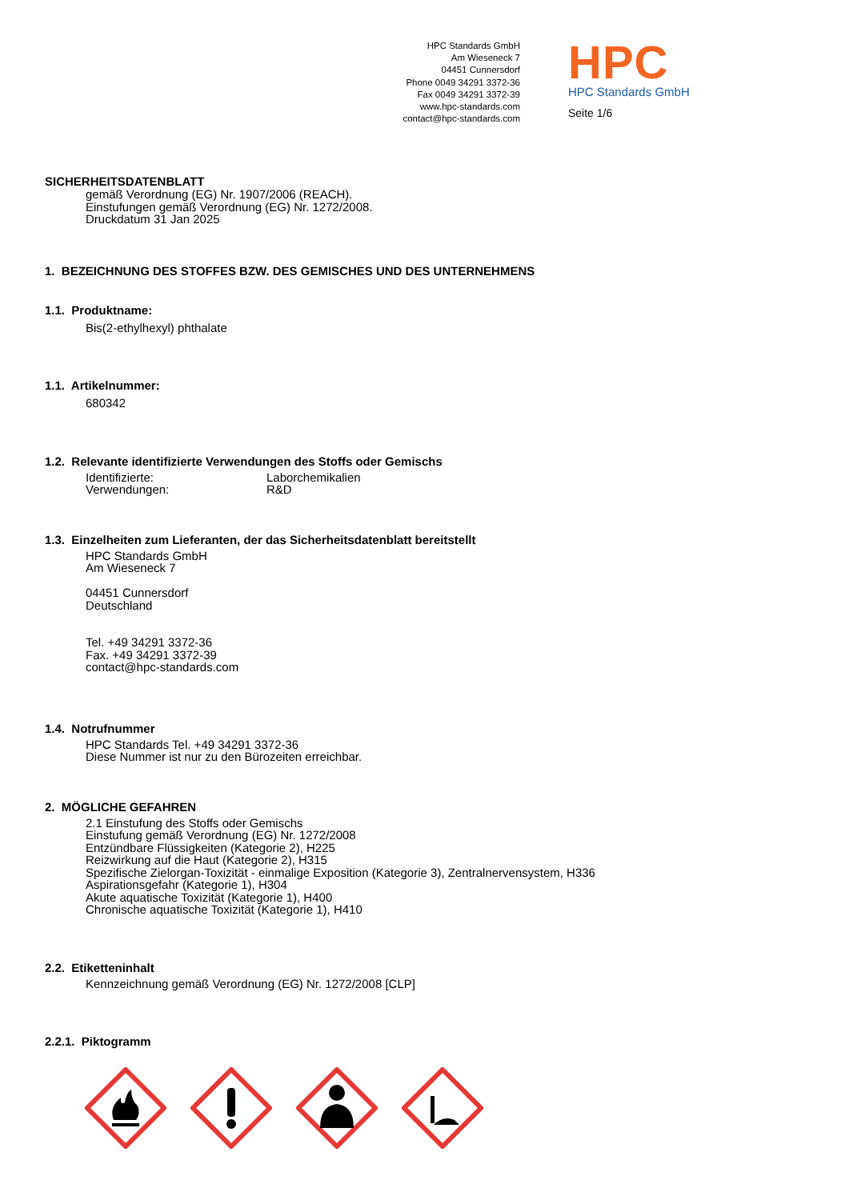HPC Standards GmbH
Am Wieseneck 7
04451 Cunnersdorf
Phone 0049 34291 3372-36
Fax 0049 34291 3372-39
www.hpc-standards.com
contact@hpc-standards.com
HPC
HPC Standards GmbH
Seite 1/6
SICHERHEITSDATENBLATT
gemäß Verordnung (EG) Nr. 1907/2006 (REACH).
Einstufungen gemäß Verordnung (EG) Nr. 1272/2008.
Druckdatum 31 Jan 2025
1. BEZEICHNUNG DES STOFFES BZW. DES GEMISCHES UND DES UNTERNEHMENS
1.1. Produktname:
Bis(2-ethylhexyl) phthalate
1.1. Artikelnummer:
680342
1.2. Relevante identifizierte Verwendungen des Stoffs oder Gemischs
Identifizierte:
Verwendungen:
Laborchemikalien
R&D
1.3. Einzelheiten zum Lieferanten, der das Sicherheitsdatenblatt bereitstellt
HPC Standards GmbH
Am Wieseneck 7
04451 Cunnersdorf
Deutschland
Tel. +49 34291 3372-36
Fax. +49 34291 3372-39
contact@hpc-standards.com
1.4. Notrufnummer
HPC Standards Tel. +49 34291 3372-36
Diese Nummer ist nur zu den Bürozeiten erreichbar.
2. MÖGLICHE GEFAHREN
2.1 Einstufung des Stoffs oder Gemischs
Einstufung gemäß Verordnung (EG) Nr. 1272/2008
Entzündbare Flüssigkeiten (Kategorie 2), H225
Reizwirkung auf die Haut (Kategorie 2), H315
Spezifische Zielorgan-Toxizität - einmalige Exposition (Kategorie 3), Zentralnervensystem, H336
Aspirationsgefahr (Kategorie 1), H304
Akute aquatische Toxizität (Kategorie 1), H400
Chronische aquatische Toxizität (Kategorie 1), H410
2.2. Etiketteninhalt
Kennzeichnung gemäß Verordnung (EG) Nr. 1272/2008 [CLP]
2.2.1. Piktogramm